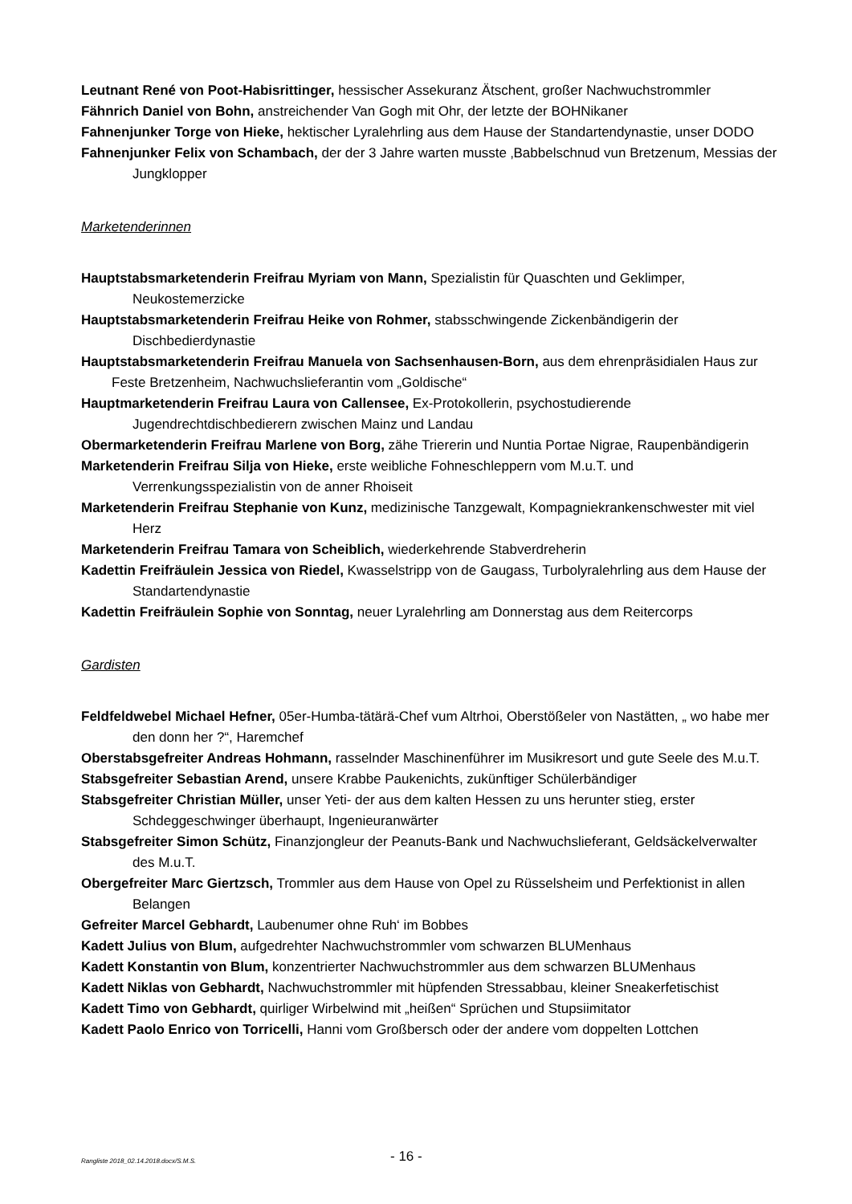Leutnant René von Poot-Habisrittinger, hessischer Assekuranz Ätschent, großer Nachwuchstrommler
Fähnrich Daniel von Bohn, anstreichender Van Gogh mit Ohr, der letzte der BOHNikaner
Fahnenjunker Torge von Hieke, hektischer Lyralehrling aus dem Hause der Standartendynastie, unser DODO
Fahnenjunker Felix von Schambach, der der 3 Jahre warten musste ‚Babbelschnud vun Bretzenum, Messias der Jungklopper
Marketenderinnen
Hauptstabsmarketenderin Freifrau Myriam von Mann, Spezialistin für Quaschten und Geklimper, Neukostemerzicke
Hauptstabsmarketenderin Freifrau Heike von Rohmer, stabsschwingende Zickenbändigerin der Dischbedierdynastie
Hauptstabsmarketenderin Freifrau Manuela von Sachsenhausen-Born, aus dem ehrenpräsidialen Haus zur Feste Bretzenheim, Nachwuchslieferantin vom „Goldische“
Hauptmarketenderin Freifrau Laura von Callensee, Ex-Protokollerin, psychostudierende Jugendrechtdischbedierern zwischen Mainz und Landau
Obermarketenderin Freifrau Marlene von Borg, zähe Triererin und Nuntia Portae Nigrae, Raupenbändigerin
Marketenderin Freifrau Silja von Hieke, erste weibliche Fohneschleppern vom M.u.T. und Verrenkungsspezialistin von de anner Rhoiseit
Marketenderin Freifrau Stephanie von Kunz, medizinische Tanzgewalt, Kompagniekrankenschwester mit viel Herz
Marketenderin Freifrau Tamara von Scheiblich, wiederkehrende Stabverdreherin
Kadettin Freifräulein Jessica von Riedel, Kwasselstripp von de Gaugass, Turbolyralehrling aus dem Hause der Standartendynastie
Kadettin Freifräulein Sophie von Sonntag, neuer Lyralehrling am Donnerstag aus dem Reitercorps
Gardisten
Feldfeldwebel Michael Hefner, 05er-Humba-tätärä-Chef vum Altrhoi, Oberstößeler von Nastätten, „ wo habe mer den donn her ?“, Haremchef
Oberstabsgefreiter Andreas Hohmann, rasselnder Maschinenführer im Musikresort und gute Seele des M.u.T.
Stabsgefreiter Sebastian Arend, unsere Krabbe Paukenichts, zukünftiger Schülerbändiger
Stabsgefreiter Christian Müller, unser Yeti- der aus dem kalten Hessen zu uns herunter stieg, erster Schdeggeschwinger überhaupt, Ingenieuranwärter
Stabsgefreiter Simon Schütz, Finanzjongleur der Peanuts-Bank und Nachwuchslieferant, Geldsäckelverwalter des M.u.T.
Obergefreiter Marc Giertzsch, Trommler aus dem Hause von Opel zu Rüsselsheim und Perfektionist in allen Belangen
Gefreiter Marcel Gebhardt, Laubenumer ohne Ruh‘ im Bobbes
Kadett Julius von Blum, aufgedrehter Nachwuchstrommler vom schwarzen BLUMenhaus
Kadett Konstantin von Blum, konzentrierter Nachwuchstrommler aus dem schwarzen BLUMenhaus
Kadett Niklas von Gebhardt, Nachwuchstrommler mit hüpfenden Stressabbau, kleiner Sneakerfetischist
Kadett Timo von Gebhardt, quirliger Wirbelwind mit „heißen“ Sprüchen und Stupsiimitator
Kadett Paolo Enrico von Torricelli, Hanni vom Großbersch oder der andere vom doppelten Lottchen
Rangliste 2018_02.14.2018.docx/S.M.S. - 16 -